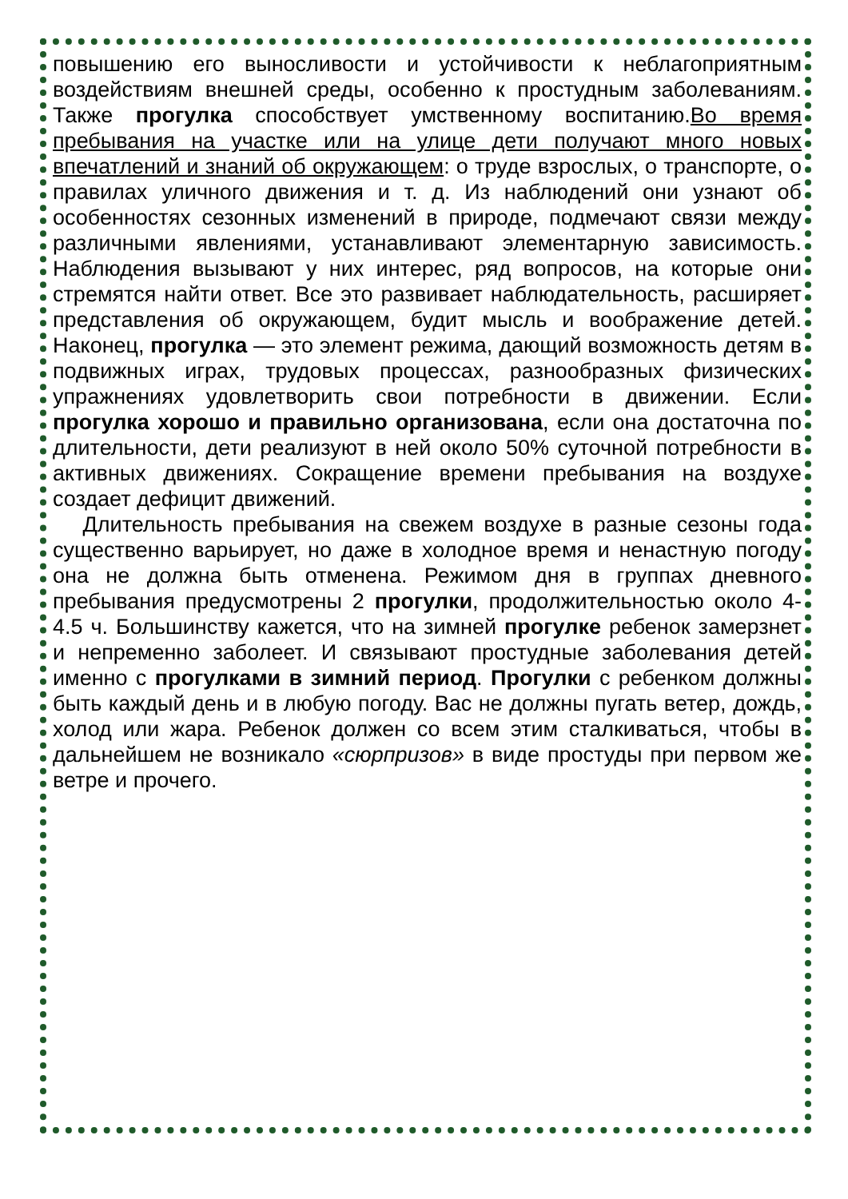повышению его выносливости и устойчивости к неблагоприятным воздействиям внешней среды, особенно к простудным заболеваниям. Также прогулка способствует умственному воспитанию.Во время пребывания на участке или на улице дети получают много новых впечатлений и знаний об окружающем: о труде взрослых, о транспорте, о правилах уличного движения и т. д. Из наблюдений они узнают об особенностях сезонных изменений в природе, подмечают связи между различными явлениями, устанавливают элементарную зависимость. Наблюдения вызывают у них интерес, ряд вопросов, на которые они стремятся найти ответ. Все это развивает наблюдательность, расширяет представления об окружающем, будит мысль и воображение детей. Наконец, прогулка — это элемент режима, дающий возможность детям в подвижных играх, трудовых процессах, разнообразных физических упражнениях удовлетворить свои потребности в движении. Если прогулка хорошо и правильно организована, если она достаточна по длительности, дети реализуют в ней около 50% суточной потребности в активных движениях. Сокращение времени пребывания на воздухе создает дефицит движений.
Длительность пребывания на свежем воздухе в разные сезоны года существенно варьирует, но даже в холодное время и ненастную погоду она не должна быть отменена. Режимом дня в группах дневного пребывания предусмотрены 2 прогулки, продолжительностью около 4-4.5 ч. Большинству кажется, что на зимней прогулке ребенок замерзнет и непременно заболеет. И связывают простудные заболевания детей именно с прогулками в зимний период. Прогулки с ребенком должны быть каждый день и в любую погоду. Вас не должны пугать ветер, дождь, холод или жара. Ребенок должен со всем этим сталкиваться, чтобы в дальнейшем не возникало «сюрпризов» в виде простуды при первом же ветре и прочего.